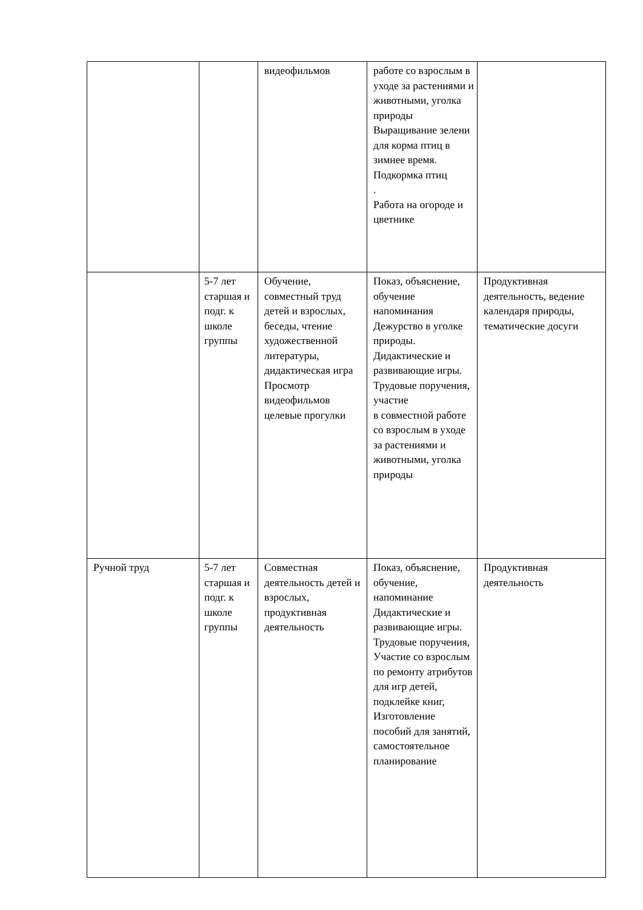| | | видеофильмов | работе со взрослым в уходе за растениями и животными, уголка природы Выращивание зелени для корма птиц в зимнее время. Подкормка птиц . Работа на огороде и цветнике | |
| | 5-7 лет старшая и подг. к школе группы | Обучение, совместный труд детей и взрослых, беседы, чтение художественной литературы, дидактическая игра Просмотр видеофильмов целевые прогулки | Показ, объяснение, обучение напоминания Дежурство в уголке природы. Дидактические и развивающие игры. Трудовые поручения, участие в совместной работе со взрослым в уходе за растениями и животными, уголка природы | Продуктивная деятельность, ведение календаря природы, тематические досуги |
| Ручной труд | 5-7 лет старшая и подг. к школе группы | Совместная деятельность детей и взрослых, продуктивная деятельность | Показ, объяснение, обучение, напоминание Дидактические и развивающие игры. Трудовые поручения, Участие со взрослым по ремонту атрибутов для игр детей, подклейке книг, Изготовление пособий для занятий, самостоятельное планирование | Продуктивная деятельность |